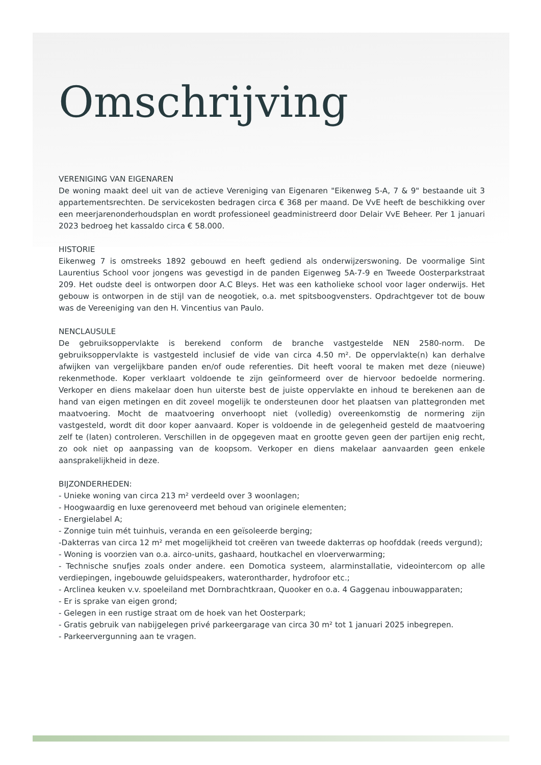Omschrijving
VERENIGING VAN EIGENAREN
De woning maakt deel uit van de actieve Vereniging van Eigenaren "Eikenweg 5-A, 7 & 9" bestaande uit 3 appartementsrechten. De servicekosten bedragen circa € 368 per maand. De VvE heeft de beschikking over een meerjarenonderhoudsplan en wordt professioneel geadministreerd door Delair VvE Beheer. Per 1 januari 2023 bedroeg het kassaldo circa € 58.000.
HISTORIE
Eikenweg 7 is omstreeks 1892 gebouwd en heeft gediend als onderwijzerswoning. De voormalige Sint Laurentius School voor jongens was gevestigd in de panden Eigenweg 5A-7-9 en Tweede Oosterparkstraat 209. Het oudste deel is ontworpen door A.C Bleys. Het was een katholieke school voor lager onderwijs. Het gebouw is ontworpen in de stijl van de neogotiek, o.a. met spitsboogvensters. Opdrachtgever tot de bouw was de Vereeniging van den H. Vincentius van Paulo.
NENCLAUSULE
De gebruiksoppervlakte is berekend conform de branche vastgestelde NEN 2580-norm. De gebruiksoppervlakte is vastgesteld inclusief de vide van circa 4.50 m². De oppervlakte(n) kan derhalve afwijken van vergelijkbare panden en/of oude referenties. Dit heeft vooral te maken met deze (nieuwe) rekenmethode. Koper verklaart voldoende te zijn geïnformeerd over de hiervoor bedoelde normering. Verkoper en diens makelaar doen hun uiterste best de juiste oppervlakte en inhoud te berekenen aan de hand van eigen metingen en dit zoveel mogelijk te ondersteunen door het plaatsen van plattegronden met maatvoering. Mocht de maatvoering onverhoopt niet (volledig) overeenkomstig de normering zijn vastgesteld, wordt dit door koper aanvaard. Koper is voldoende in de gelegenheid gesteld de maatvoering zelf te (laten) controleren. Verschillen in de opgegeven maat en grootte geven geen der partijen enig recht, zo ook niet op aanpassing van de koopsom. Verkoper en diens makelaar aanvaarden geen enkele aansprakelijkheid in deze.
BIJZONDERHEDEN:
- Unieke woning van circa 213 m² verdeeld over 3 woonlagen;
- Hoogwaardig en luxe gerenoveerd met behoud van originele elementen;
- Energielabel A;
- Zonnige tuin mét tuinhuis, veranda en een geïsoleerde berging;
-Dakterras van circa 12 m² met mogelijkheid tot creëren van tweede dakterras op hoofddak (reeds vergund);
- Woning is voorzien van o.a. airco-units, gashaard, houtkachel en vloerverwarming;
- Technische snufjes zoals onder andere. een Domotica systeem, alarminstallatie, videointercom op alle verdiepingen, ingebouwde geluidspeakers, waterontharder, hydrofoor etc.;
- Arclinea keuken v.v. spoeleiland met Dornbrachtkraan, Quooker en o.a. 4 Gaggenau inbouwapparaten;
- Er is sprake van eigen grond;
- Gelegen in een rustige straat om de hoek van het Oosterpark;
- Gratis gebruik van nabijgelegen privé parkeergarage van circa 30 m² tot 1 januari 2025 inbegrepen.
- Parkeervergunning aan te vragen.